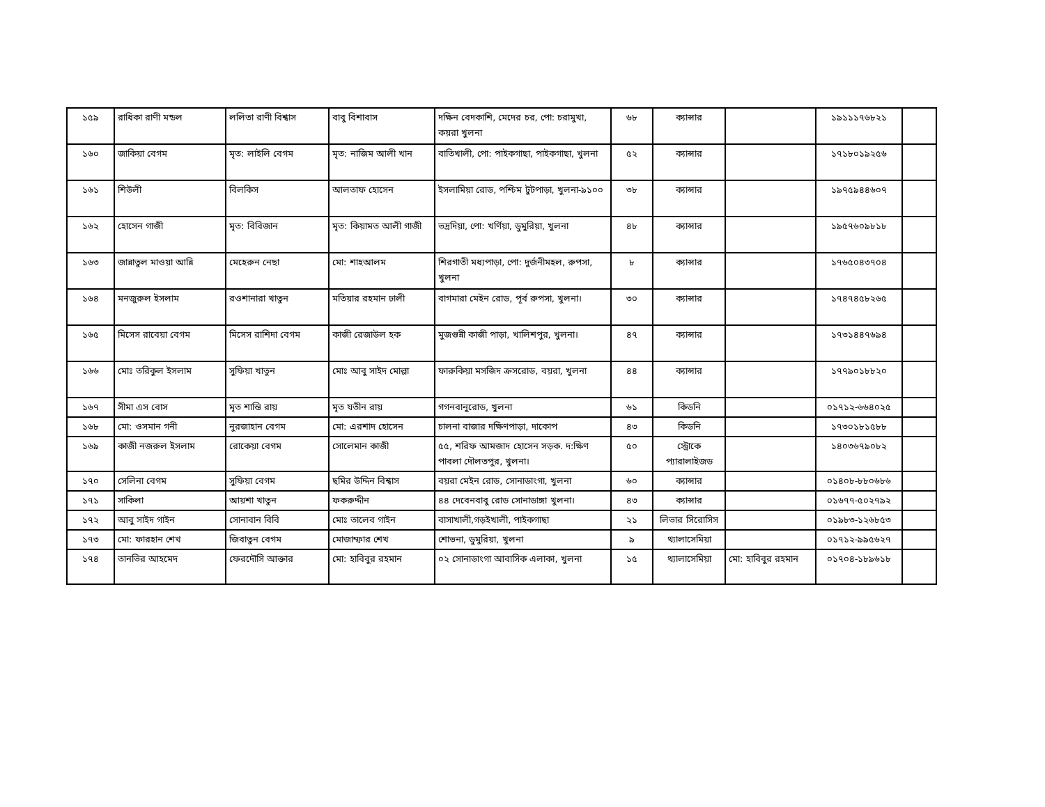| ১৫৯ | রাধিকা রাণী মন্ডল | ললিতা রাণী বিশ্বাস | বাবু বিশাবাস | দক্ষিন বেদকাশি, মেদের চর, পো: চরামুখা, কয়রা খুলনা | ৬৮ | ক্যান্সার | | ১৯১১১৭৬৮২১ | |
| ১৬০ | জাকিয়া বেগম | মৃত: লাইলি বেগম | মৃত: নাজিম আলী খান | বাতিখালী, পো: পাইকগাছা, পাইকগাছা, খুলনা | ৫২ | ক্যান্সার | | ১৭১৮০১৯২৫৬ | |
| ১৬১ | শিউলী | বিলকিস | আলতাফ হোসেন | ইসলামিয়া রোড, পশ্চিম টুটপাড়া, খুলনা-৯১০০ | ৩৮ | ক্যান্সার | | ১৯৭৫৯৪৪৬০৭ | |
| ১৬২ | হোসেন গাজী | মৃত: বিবিজান | মৃত: কিয়ামত আলী গাজী | ভদ্রদিয়া, পো: খর্ণিয়া, ডুমুরিয়া, খুলনা | ৪৮ | ক্যান্সার | | ১৯৫৭৬০৯৮১৮ | |
| ১৬৩ | জান্নাতুল মাওয়া আন্নি | মেহেরুন নেছা | মো: শাহআলম | শিরগাতী মধ্যপাড়া, পো: দুর্জনীমহল, রুপসা, খুলনা | ৮ | ক্যান্সার | | ১৭৬৫০৪৩৭০৪ | |
| ১৬৪ | মনজুরুল ইসলাম | রওশানারা খাতুন | মতিয়ার রহমান ঢালী | বাগমারা মেইন রোড, পূর্ব রুপসা, খুলনা। | ৩০ | ক্যান্সার | | ১৭৪৭৪৫৮২৬৫ | |
| ১৬৫ | মিসেস রাবেয়া বেগম | মিসেস রাশিদা বেগম | কাজী রেজাউল হক | মুজগুন্নী কাজী পাড়া, খালিশপুর, খুলনা। | ৪৭ | ক্যান্সার | | ১৭৩১৪৪৭৬৯৪ | |
| ১৬৬ | মোঃ তরিকুল ইসলাম | সুফিয়া খাতুন | মোঃ আবু সাইদ মোল্লা | ফারুকিয়া মসজিদ ক্রসরোড, বয়রা, খুলনা | ৪৪ | ক্যান্সার | | ১৭৭৯০১৮৮২০ | |
| ১৬৭ | সীমা এস বোস | মৃত শান্তি রায় | মৃত যতীন রায় | গগনবানুরোড, খুলনা | ৬১ | কিডনি | | ০১৭১২-৬৬৪০২৫ | |
| ১৬৮ | মো: ওসমান গনী | নুরজাহান বেগম | মো: এরশাদ হোসেন | চালনা বাজার দক্ষিণপাড়া, দাকোপ | ৪৩ | কিডনি | | ১৭৩০১৮১৫৮৮ | |
| ১৬৯ | কাজী নজরুল ইসলাম | রোকেয়া বেগম | সোলেমান কাজী | ৫৫, শরিফ আমজাদ হোসেন সড়ক. দ:ক্ষিণ পাবলা দৌলতপুর, খুলনা। | ৫০ | স্ট্রোকে প্যারালাইজড | | ১৪০৩৬৭৯০৮২ | |
| ১৭০ | সেলিনা বেগম | সুফিয়া বেগম | ছমির উদ্দিন বিশ্বাস | বয়রা মেইন রোড, সোনাডাংগা, খুলনা | ৬০ | ক্যান্সার | | ০১৪০৮-৮৮০৬৮৬ | |
| ১৭১ | সাকিলা | আয়শা খাতুন | ফকরুদ্দীন | ৪৪ দেবেনবাবু রোড সোনাডাঙ্গা খুলনা। | ৪৩ | ক্যান্সার | | ০১৬৭৭-৫০২৭৯২ | |
| ১৭২ | আবু সাইদ গাইন | সোনাবান বিবি | মোঃ তালেব গাইন | বাসাখালী,গড়ইখালী, পাইকগাছা | ২১ | লিভার সিরোসিস | | ০১৯৮৩-১২৬৮৫৩ | |
| ১৭৩ | মো: ফারহান শেখ | জিবাতুন বেগম | মোজাম্ফার শেখ | শোভনা, ডুমুরিয়া, খুলনা | ৯ | থ্যালাসেমিয়া | | ০১৭১২-৯৯৫৬২৭ | |
| ১৭৪ | তানভির আহমেদ | ফেরদৌসি আক্তার | মো: হাবিবুর রহমান | ০২ সোনাডাংগা আবাসিক এলাকা, খুলনা | ১৫ | থ্যালাসেমিয়া | মো: হাবিবুর রহমান | ০১৭০৪-১৮৯৬১৮ | |